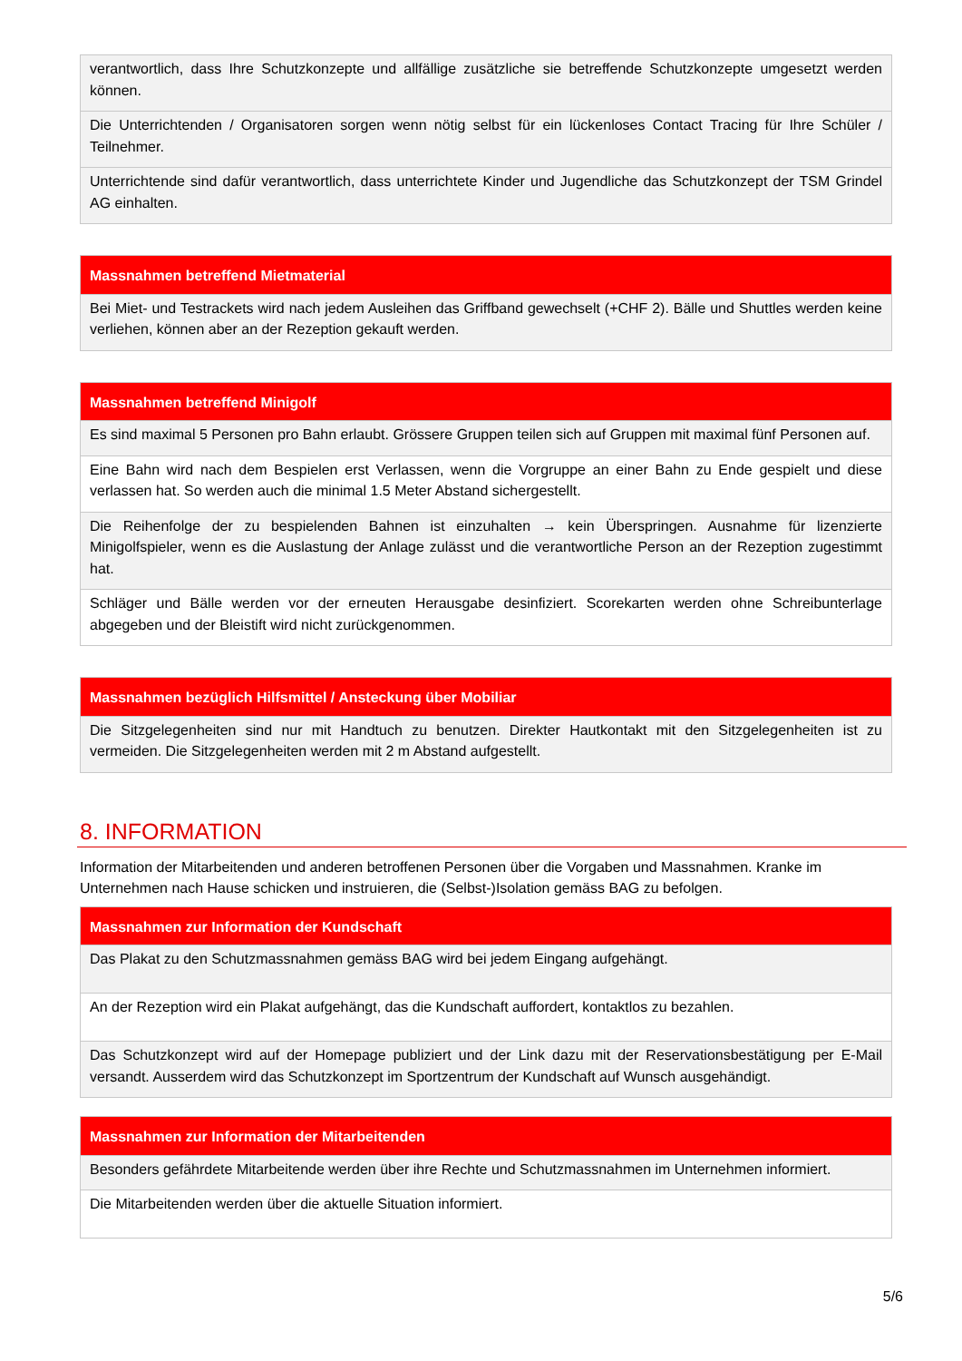| verantwortlich, dass Ihre Schutzkonzepte und allfällige zusätzliche sie betreffende Schutzkonzepte umgesetzt werden können. |
| Die Unterrichtenden / Organisatoren sorgen wenn nötig selbst für ein lückenloses Contact Tracing für Ihre Schüler / Teilnehmer. |
| Unterrichtende sind dafür verantwortlich, dass unterrichtete Kinder und Jugendliche das Schutzkonzept der TSM Grindel AG einhalten. |
| Massnahmen betreffend Mietmaterial |
| --- |
| Bei Miet- und Testrackets wird nach jedem Ausleihen das Griffband gewechselt (+CHF 2). Bälle und Shuttles werden keine verliehen, können aber an der Rezeption gekauft werden. |
| Massnahmen betreffend Minigolf |
| --- |
| Es sind maximal 5 Personen pro Bahn erlaubt. Grössere Gruppen teilen sich auf Gruppen mit maximal fünf Personen auf. |
| Eine Bahn wird nach dem Bespielen erst Verlassen, wenn die Vorgruppe an einer Bahn zu Ende gespielt und diese verlassen hat. So werden auch die minimal 1.5 Meter Abstand sichergestellt. |
| Die Reihenfolge der zu bespielenden Bahnen ist einzuhalten → kein Überspringen. Ausnahme für lizenzierte Minigolfspieler, wenn es die Auslastung der Anlage zulässt und die verantwortliche Person an der Rezeption zugestimmt hat. |
| Schläger und Bälle werden vor der erneuten Herausgabe desinfiziert. Scorekarten werden ohne Schreibunterlage abgegeben und der Bleistift wird nicht zurückgenommen. |
| Massnahmen bezüglich Hilfsmittel / Ansteckung über Mobiliar |
| --- |
| Die Sitzgelegenheiten sind nur mit Handtuch zu benutzen. Direkter Hautkontakt mit den Sitzgelegenheiten ist zu vermeiden. Die Sitzgelegenheiten werden mit 2 m Abstand aufgestellt. |
8. INFORMATION
Information der Mitarbeitenden und anderen betroffenen Personen über die Vorgaben und Massnahmen. Kranke im Unternehmen nach Hause schicken und instruieren, die (Selbst-)Isolation gemäss BAG zu befolgen.
| Massnahmen zur Information der Kundschaft |
| --- |
| Das Plakat zu den Schutzmassnahmen gemäss BAG wird bei jedem Eingang aufgehängt. |
| An der Rezeption wird ein Plakat aufgehängt, das die Kundschaft auffordert, kontaktlos zu bezahlen. |
| Das Schutzkonzept wird auf der Homepage publiziert und der Link dazu mit der Reservationsbestätigung per E-Mail versandt. Ausserdem wird das Schutzkonzept im Sportzentrum der Kundschaft auf Wunsch ausgehändigt. |
| Massnahmen zur Information der Mitarbeitenden |
| --- |
| Besonders gefährdete Mitarbeitende werden über ihre Rechte und Schutzmassnahmen im Unternehmen informiert. |
| Die Mitarbeitenden werden über die aktuelle Situation informiert. |
5/6